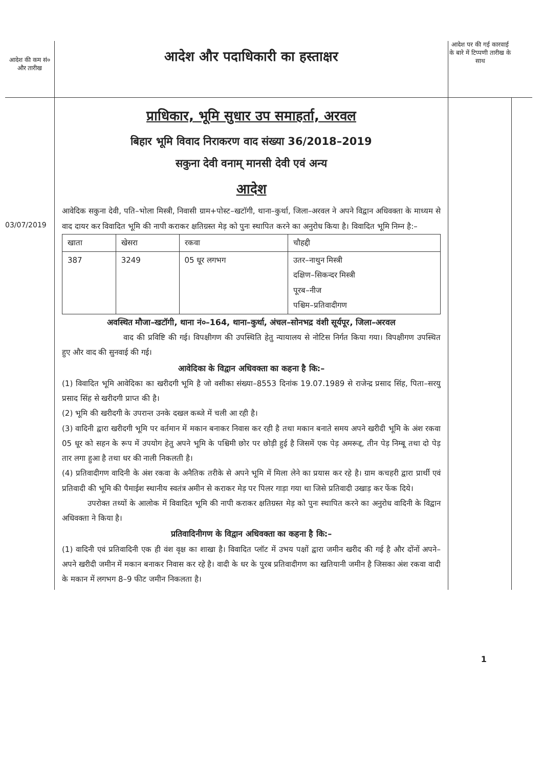आदेश की कम सं० और तारीख
आदेश और पदाधिकारी का हस्ताक्षर
आदेश पर की गई कारवाई के बारे में टिप्पणी तारीख के साथ
03/07/2019
प्राधिकार, भूमि सुधार उप समाहर्ता, अरवल
बिहार भूमि विवाद निराकरण वाद संख्या 36/2018–2019
सकुना देवी वनाम् मानसी देवी एवं अन्य
आदेश
आवेदिक सकुना देवी, पति–भोला मिस्त्री, निवासी ग्राम+पोस्ट–खटॉगी, थाना–कुर्था, जिला–अरवल ने अपने विद्वान अधिवक्ता के माध्यम से वाद दायर कर विवादित भूमि की नापी कराकर क्षतिग्रस्त मेड़ को पुनः स्थापित करने का अनुरोध किया है। विवादित भूमि निम्न है:–
| खाता | खेसरा | रकवा | चौहद्दी |
| --- | --- | --- | --- |
| 387 | 3249 | 05 धूर लगभग | उतर–नाथुन मिस्त्री दक्षिण–सिकन्दर मिस्त्री पूरब–नीज पश्चिम–प्रतिवादीगण |
अवस्थित मौजा–खटॉगी, थाना नं०–164, थाना–कुर्था, अंचल–सोनभद्र वंशी सूर्यपूर, जिला–अरवल
वाद की प्रविष्टि की गई। विपक्षीगण की उपस्थिति हेतु न्यायालय से नोटिस निर्गत किया गया। विपक्षीगण उपस्थित हुए और वाद की सुनवाई की गई।
आवेदिका के विद्वान अधिवक्ता का कहना है कि:–
(1) विवादित भूमि आवेदिका का खरीदगी भूमि है जो वसीका संख्या–8553 दिनांक 19.07.1989 से राजेन्द्र प्रसाद सिंह, पिता–सरयु प्रसाद सिंह से खरीदगी प्राप्त की है।
(2) भूमि की खरीदगी के उपरान्त उनके दखल कब्जे में चली आ रही है।
(3) वादिनी द्वारा खरीदगी भूमि पर वर्तमान में मकान बनाकर निवास कर रही है तथा मकान बनाते समय अपने खरीदी भूमि के अंश रकवा 05 धूर को सहन के रूप में उपयोग हेतु अपने भूमि के पश्चिमी छोर पर छोड़ी हुई है जिसमें एक पेड़ अमरूद्द, तीन पेड़ निम्बू तथा दो पेड़ तार लगा हुआ है तथा धर की नाली निकलती है।
(4) प्रतिवादीगण वादिनी के अंश रकवा के अनैतिक तरीके से अपने भूमि में मिला लेने का प्रयास कर रहे है। ग्राम कचहरी द्वारा प्रार्थी एवं प्रतिवादी की भूमि की पैमाईश स्थानीय स्वतंत्र अमीन से कराकर मेड़ पर पिलर गाड़ा गया था जिसे प्रतिवादी उखाड़ कर फेंक दिये।
उपरोक्त तथ्यों के आलोक में विवादित भूमि की नापी कराकर क्षतिग्रस्त मेड़ को पुनः स्थापित करने का अनुरोध वादिनी के विद्वान अधिवक्ता ने किया है।
प्रतिवादिनीगण के विद्वान अधिवक्ता का कहना है कि:–
(1) वादिनी एवं प्रतिवादिनी एक ही वंश वृक्ष का शाखा है। विवादित प्लॉट में उभय पक्षों द्वारा जमीन खरीद की गई है और दोंनों अपने–अपने खरीदी जमीन में मकान बनाकर निवास कर रहे है। वादी के धर के पुरब प्रतिवादीगण का खतियानी जमीन है जिसका अंश रकवा वादी के मकान में लगभग 8–9 फीट जमीन निकलता है।
1